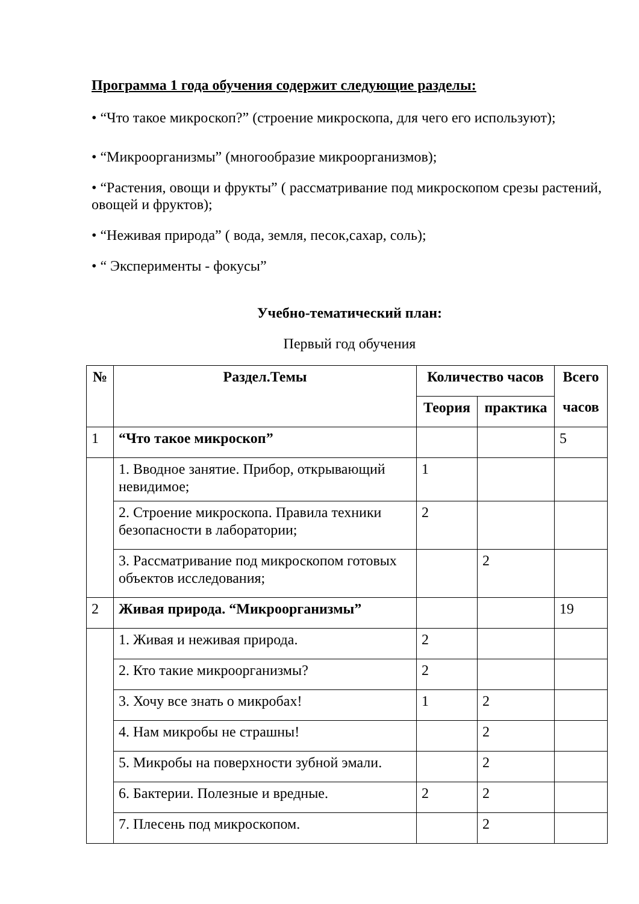Программа 1 года обучения содержит следующие разделы:
• “Что такое микроскоп?” (строение микроскопа, для чего его используют);
• “Микроорганизмы” (многообразие микроорганизмов);
• “Растения, овощи и фрукты” ( рассматривание под микроскопом срезы растений, овощей и фруктов);
• “Неживая природа” ( вода, земля, песок,сахар, соль);
• “ Эксперименты - фокусы”
Учебно-тематический план:
Первый год обучения
| № | Раздел.Темы | Количество часов | | Всего |
| --- | --- | --- | --- | --- |
| | | Теория | практика | часов |
| 1 | “Что такое микроскоп” | | | 5 |
| | 1. Вводное занятие. Прибор, открывающий невидимое; | 1 | | |
| | 2. Строение микроскопа. Правила техники безопасности в лаборатории; | 2 | | |
| | 3. Рассматривание под микроскопом готовых объектов исследования; | | 2 | |
| 2 | Живая природа. “Микроорганизмы” | | | 19 |
| | 1. Живая и неживая природа. | 2 | | |
| | 2. Кто такие микроорганизмы? | 2 | | |
| | 3. Хочу все знать о микробах! | 1 | 2 | |
| | 4. Нам микробы не страшны! | | 2 | |
| | 5. Микробы на поверхности зубной эмали. | | 2 | |
| | 6. Бактерии. Полезные и вредные. | 2 | 2 | |
| | 7. Плесень под микроскопом. | | 2 | |